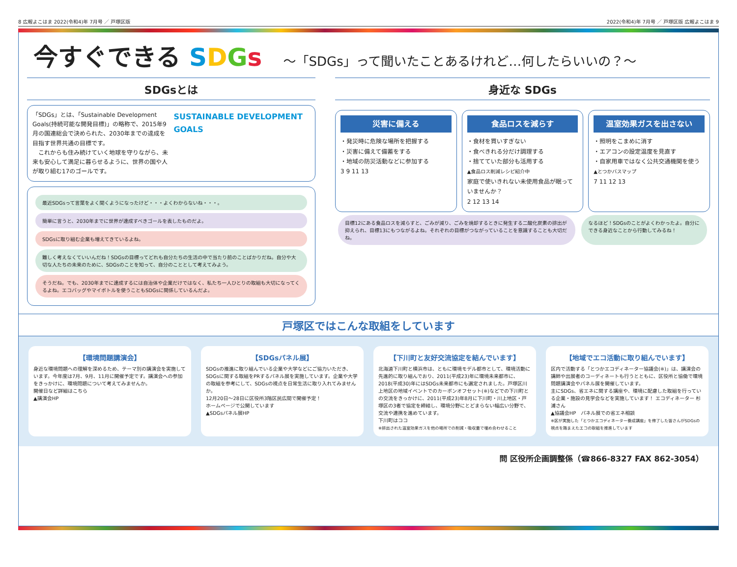8 広報よこはま 2022(令和4)年 7月号 ／ 戸塚区版 2022(令和4)年 7月号 ／ 戸塚区版 広報よこはま 9
今すぐできる SDGs
～「SDGs」って聞いたことあるけれど…何したらいいの？～
SDGsとは
「SDGs」とは、「Sustainable Development Goals(持続可能な開発目標)」の略称で、2015年9月の国連総会で決められた、2030年までの達成を目指す世界共通の目標です。
　これからも住み続けていく地球を守りながら、未来も安心して満足に暮らせるように、世界の国や人が取り組む17のゴールです。
SUSTAINABLE DEVELOPMENT GOALS
最近SDGsって言葉をよく聞くようになったけど・・・よくわからないね・・・。
簡単に言うと、2030年までに世界が達成すべきゴールを表したものだよ。
SDGsに取り組む企業も増えてきているよね。
難しく考えなくていいんだね！SDGsの目標ってどれも自分たちの生活の中で当たり前のことばかりだね。自分や大切な人たちの未来のために、SDGsのことを知って、自分のこととして考えてみよう。
そうだね。でも、2030年までに達成するには自治体や企業だけではなく、私たち一人ひとりの取組も大切になってくるよね。エコバッグやマイボトルを使うこともSDGsに関係しているんだよ。
身近な SDGs
災害に備える
・発災時に危険な場所を把握する
・災害に備えて備蓄をする
・地域の防災活動などに参加する
3 9 11 13
食品ロスを減らす
・食材を買いすぎない
・食べきれる分だけ調理する
・捨てていた部分も活用する
▲食品ロス削減レシピ紹介中
家庭で使いきれない未使用食品が眠っていませんか？
2 12 13 14
温室効果ガスを出さない
・照明をこまめに消す
・エアコンの設定温度を見直す
・自家用車ではなく公共交通機関を使う
▲とつかバスマップ
7 11 12 13
目標12にある食品ロスを減らすと、ごみが減り、ごみを焼却するときに発生する二酸化炭素の排出が抑えられ、目標13にもつながるよね。それぞれの目標がつながっていることを意識することも大切だね。
なるほど！SDGsのことがよくわかったよ。自分にできる身近なことから行動してみるね！
戸塚区ではこんな取組をしています
【環境問題講演会】
身近な環境問題への理解を深めるため、テーマ別の講演会を実施しています。今年度は7月、9月、11月に開催予定です。講演会への参加をきっかけに、環境問題について考えてみませんか。
開催日など詳細はこちら
▲講演会HP
【SDGsパネル展】
SDGsの推進に取り組んでいる企業や大学などにご協力いただき、SDGsに関する取組をPRするパネル展を実施しています。企業や大学の取組を参考にして、SDGsの視点を日常生活に取り入れてみませんか。
12月20日～28日に区役所3階区民広間で開催予定！
ホームページで公開しています
▲SDGsパネル展HP
【下川町と友好交流協定を結んでいます】
北海道下川町と横浜市は、ともに環境モデル都市として、環境活動に先進的に取り組んでおり、2011(平成23)年に環境未来都市に、2018(平成30)年にはSDGs未来都市にも選定されました。戸塚区川上地区の地域イベントでのカーボンオフセット(※)などでの下川町との交流をきっかけに、2011(平成23)年8月に下川町・川上地区・戸塚区の3者で協定を締結し、環境分野にとどまらない幅広い分野で、交流や連携を進めています。
下川町はココ
※排出された温室効果ガスを他の場所での削減・吸収量で埋め合わせること
【地域でエコ活動に取り組んでいます】
区内で活動する「とつかエコディネーター協議会(※)」は、講演会の講師や出展者のコーディネートも行うとともに、区役所と協働で環境問題講演会やパネル展を開催しています。
主にSDGs、省エネに関する講座や、環境に配慮した取組を行っている企業・施設の見学会などを実施しています！ エコディネーター 杉浦さん
▲協議会HP　パネル展での省エネ相談
※区が実施した「とつかエコディネーター養成講座」を修了した皆さんがSDGsの視点を踏まえたエコの取組を推進しています
問 区役所企画調整係（☎866-8327 FAX 862-3054）